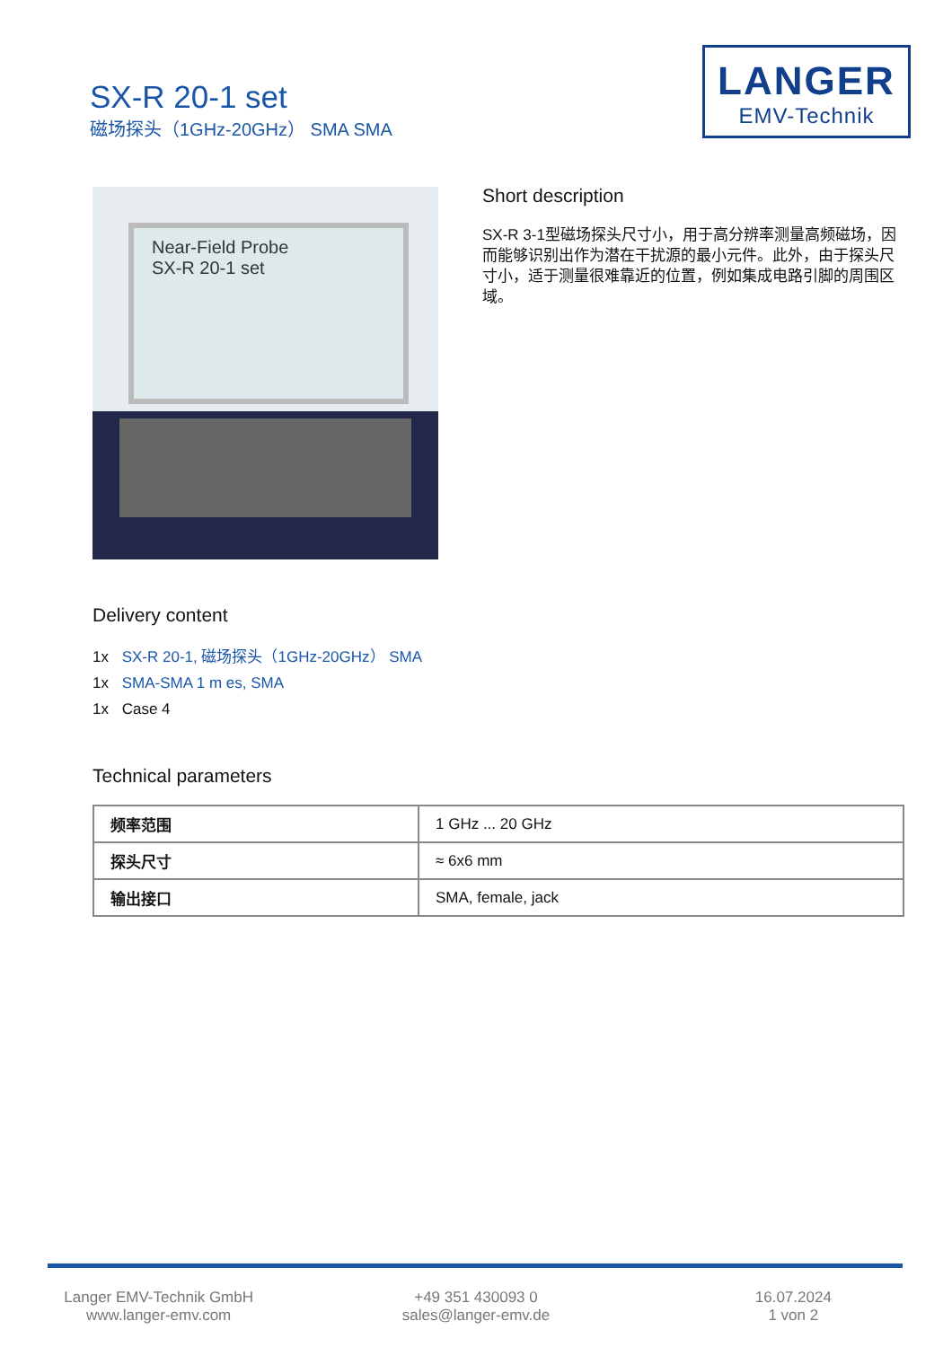SX-R 20-1 set
磁场探头（1GHz-20GHz） SMA SMA
LANGER
EMV-Technik
Near-Field Probe
SX-R 20-1 set
Short description
SX-R 3-1型磁场探头尺寸小，用于高分辨率测量高频磁场，因而能够识别出作为潜在干扰源的最小元件。此外，由于探头尺寸小，适于测量很难靠近的位置，例如集成电路引脚的周围区域。
Delivery content
1x SX-R 20-1, 磁场探头（1GHz-20GHz） SMA
1x SMA-SMA 1 m es, SMA
1x Case 4
Technical parameters
| 频率范围 | 1 GHz ... 20 GHz |
| 探头尺寸 | ≈ 6x6 mm |
| 输出接口 | SMA, female, jack |
Langer EMV-Technik GmbH
www.langer-emv.com
+49 351 430093 0
sales@langer-emv.de
16.07.2024
1 von 2